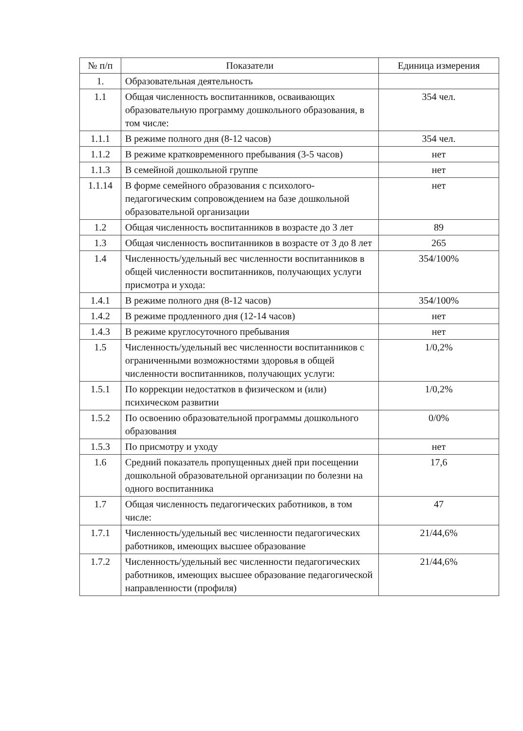| № п/п | Показатели | Единица измерения |
| --- | --- | --- |
| 1. | Образовательная деятельность | |
| 1.1 | Общая численность воспитанников, осваивающих образовательную программу дошкольного образования, в том числе: | 354 чел. |
| 1.1.1 | В режиме полного дня (8-12 часов) | 354 чел. |
| 1.1.2 | В режиме кратковременного пребывания (3-5 часов) | нет |
| 1.1.3 | В семейной дошкольной группе | нет |
| 1.1.14 | В форме семейного образования с психолого-педагогическим сопровождением на базе дошкольной образовательной организации | нет |
| 1.2 | Общая численность воспитанников в возрасте до 3 лет | 89 |
| 1.3 | Общая численность воспитанников в возрасте от 3 до 8 лет | 265 |
| 1.4 | Численность/удельный вес численности воспитанников в общей численности воспитанников, получающих услуги присмотра и ухода: | 354/100% |
| 1.4.1 | В режиме полного дня (8-12 часов) | 354/100% |
| 1.4.2 | В режиме продленного дня (12-14 часов) | нет |
| 1.4.3 | В режиме круглосуточного пребывания | нет |
| 1.5 | Численность/удельный вес численности воспитанников с ограниченными возможностями здоровья в общей численности воспитанников, получающих услуги: | 1/0,2% |
| 1.5.1 | По коррекции недостатков в физическом и (или) психическом развитии | 1/0,2% |
| 1.5.2 | По освоению образовательной программы дошкольного образования | 0/0% |
| 1.5.3 | По присмотру и уходу | нет |
| 1.6 | Средний показатель пропущенных дней при посещении дошкольной образовательной организации по болезни на одного воспитанника | 17,6 |
| 1.7 | Общая численность педагогических работников, в том числе: | 47 |
| 1.7.1 | Численность/удельный вес численности педагогических работников, имеющих высшее образование | 21/44,6% |
| 1.7.2 | Численность/удельный вес численности педагогических работников, имеющих высшее образование педагогической направленности (профиля) | 21/44,6% |